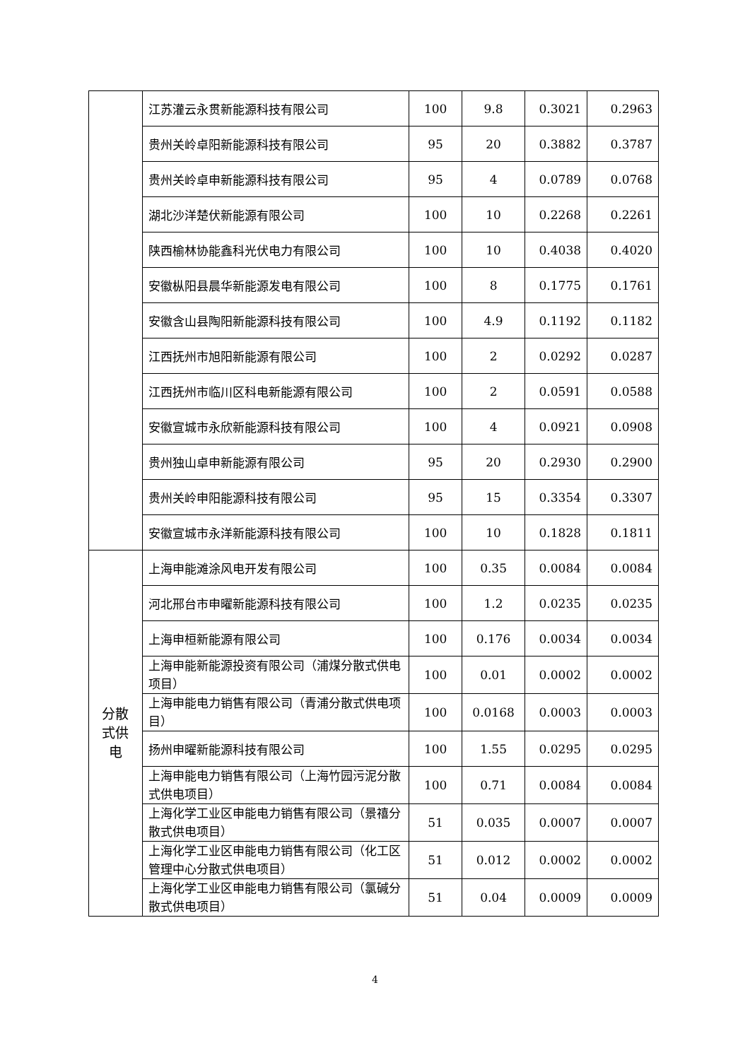| | 江苏灌云永贯新能源科技有限公司 | 100 | 9.8 | 0.3021 | 0.2963 |
| | 贵州关岭卓阳新能源科技有限公司 | 95 | 20 | 0.3882 | 0.3787 |
| | 贵州关岭卓申新能源科技有限公司 | 95 | 4 | 0.0789 | 0.0768 |
| | 湖北沙洋楚伏新能源有限公司 | 100 | 10 | 0.2268 | 0.2261 |
| | 陕西榆林协能鑫科光伏电力有限公司 | 100 | 10 | 0.4038 | 0.4020 |
| | 安徽枞阳县晨华新能源发电有限公司 | 100 | 8 | 0.1775 | 0.1761 |
| | 安徽含山县陶阳新能源科技有限公司 | 100 | 4.9 | 0.1192 | 0.1182 |
| | 江西抚州市旭阳新能源有限公司 | 100 | 2 | 0.0292 | 0.0287 |
| | 江西抚州市临川区科电新能源有限公司 | 100 | 2 | 0.0591 | 0.0588 |
| | 安徽宣城市永欣新能源科技有限公司 | 100 | 4 | 0.0921 | 0.0908 |
| | 贵州独山卓申新能源有限公司 | 95 | 20 | 0.2930 | 0.2900 |
| | 贵州关岭申阳能源科技有限公司 | 95 | 15 | 0.3354 | 0.3307 |
| | 安徽宣城市永洋新能源科技有限公司 | 100 | 10 | 0.1828 | 0.1811 |
| 分散 式供 电 | 上海申能滩涂风电开发有限公司 | 100 | 0.35 | 0.0084 | 0.0084 |
| | 河北邢台市申曜新能源科技有限公司 | 100 | 1.2 | 0.0235 | 0.0235 |
| | 上海申桓新能源有限公司 | 100 | 0.176 | 0.0034 | 0.0034 |
| | 上海申能新能源投资有限公司（浦煤分散式供电项目） | 100 | 0.01 | 0.0002 | 0.0002 |
| | 上海申能电力销售有限公司（青浦分散式供电项目） | 100 | 0.0168 | 0.0003 | 0.0003 |
| | 扬州申曜新能源科技有限公司 | 100 | 1.55 | 0.0295 | 0.0295 |
| | 上海申能电力销售有限公司（上海竹园污泥分散式供电项目） | 100 | 0.71 | 0.0084 | 0.0084 |
| | 上海化学工业区申能电力销售有限公司（景禧分散式供电项目） | 51 | 0.035 | 0.0007 | 0.0007 |
| | 上海化学工业区申能电力销售有限公司（化工区管理中心分散式供电项目） | 51 | 0.012 | 0.0002 | 0.0002 |
| | 上海化学工业区申能电力销售有限公司（氯碱分散式供电项目） | 51 | 0.04 | 0.0009 | 0.0009 |
4